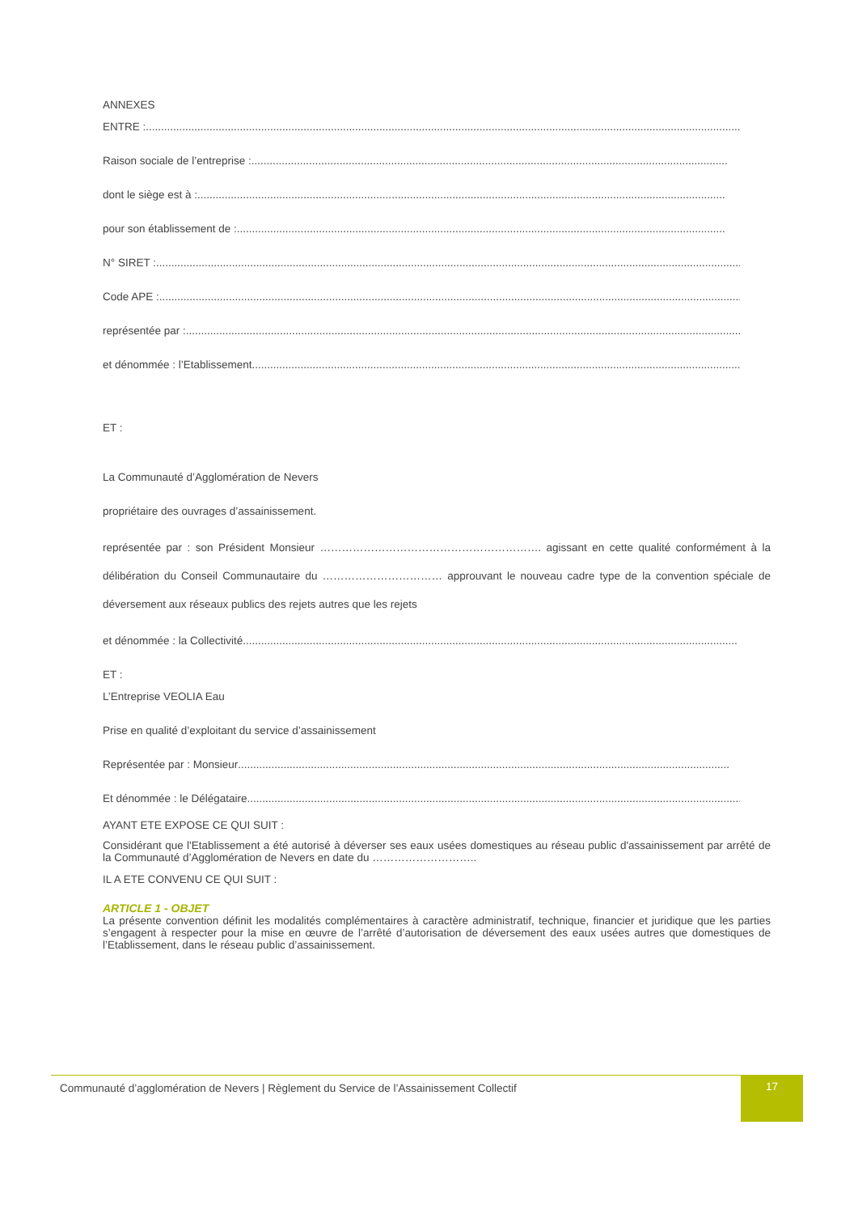ANNEXES
ENTRE :..................................................................................................................................................................................................................
Raison sociale de l’entreprise : .............................................................................................................................................................
dont le siège est à : ..............................................................................................................................................................................
pour son établissement de : .................................................................................................................................................................
N° SIRET : .................................................................................................................................................................................................
Code APE : ................................................................................................................................................................................................
représentée par : .......................................................................................................................................................................................
et dénommée : l’Etablissement..................................................................................................................................................................
ET :
La Communauté d’Agglomération de Nevers
propriétaire des ouvrages d’assainissement.
représentée par : son Président Monsieur ……………………………………………………. agissant en cette qualité conformément à la délibération du Conseil Communautaire du …………………………… approuvant le nouveau cadre type de la convention spéciale de déversement aux réseaux publics des rejets autres que les rejets
et dénommée : la Collectivité...................................................................................................................................................................
ET :
L’Entreprise VEOLIA Eau
Prise en qualité d’exploitant du service d’assainissement
Représentée par : Monsieur ..................................................................................................................................................................
Et dénommée : le Délégataire...................................................................................................................................................................
AYANT ETE EXPOSE CE QUI SUIT :
Considérant que l'Etablissement a été autorisé à déverser ses eaux usées domestiques au réseau public d'assainissement par arrêté de la Communauté d’Agglomération de Nevers en date du ………………………..
IL A ETE CONVENU CE QUI SUIT :
ARTICLE 1 - OBJET
La présente convention définit les modalités complémentaires à caractère administratif, technique, financier et juridique que les parties s’engagent à respecter pour la mise en œuvre de l’arrêté d’autorisation de déversement des eaux usées autres que domestiques de l’Etablissement, dans le réseau public d’assainissement.
Communauté d’agglomération de Nevers | Règlement du Service de l’Assainissement Collectif
17